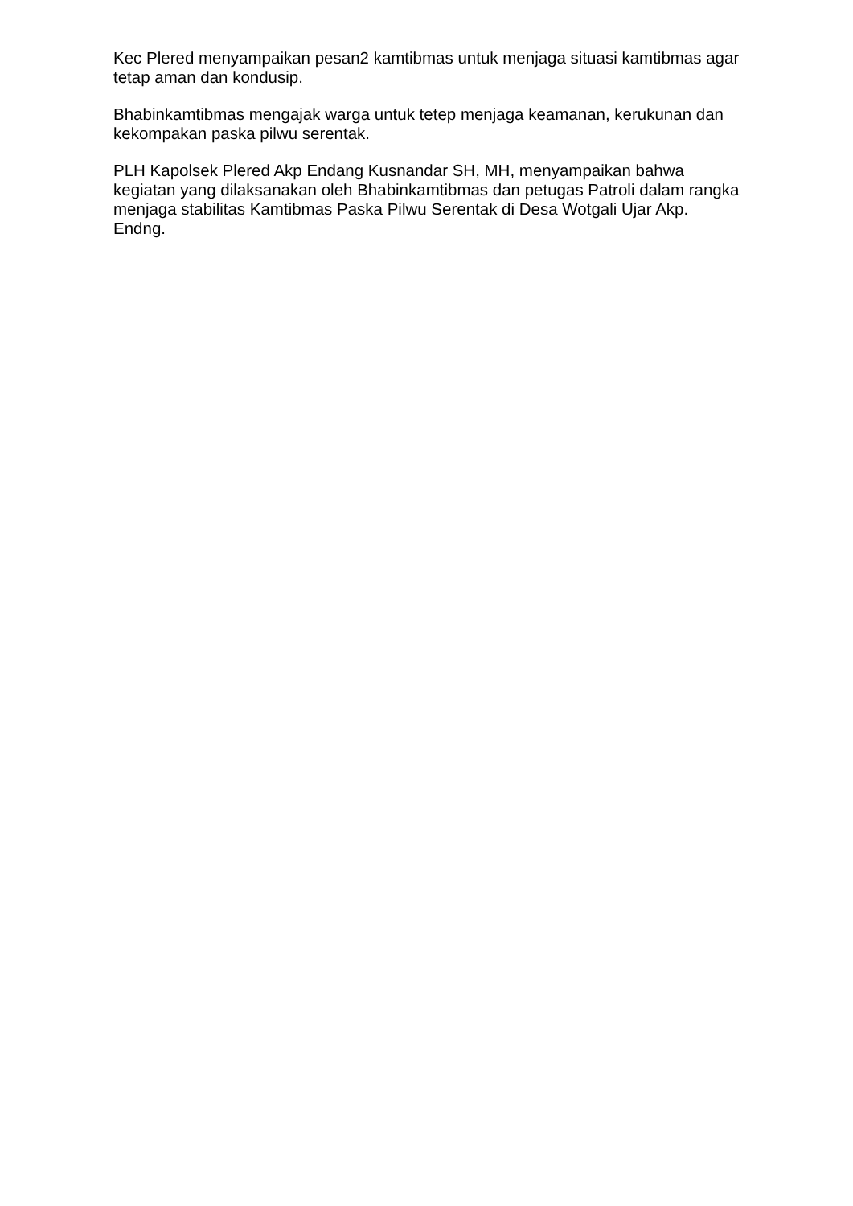Kec Plered menyampaikan pesan2 kamtibmas untuk menjaga situasi kamtibmas agar tetap aman dan kondusip.
Bhabinkamtibmas mengajak warga untuk tetep menjaga keamanan, kerukunan dan kekompakan paska pilwu serentak.
PLH Kapolsek Plered Akp Endang Kusnandar SH, MH, menyampaikan bahwa kegiatan yang dilaksanakan oleh Bhabinkamtibmas dan petugas Patroli dalam rangka menjaga stabilitas Kamtibmas Paska Pilwu Serentak di Desa Wotgali Ujar Akp. Endng.